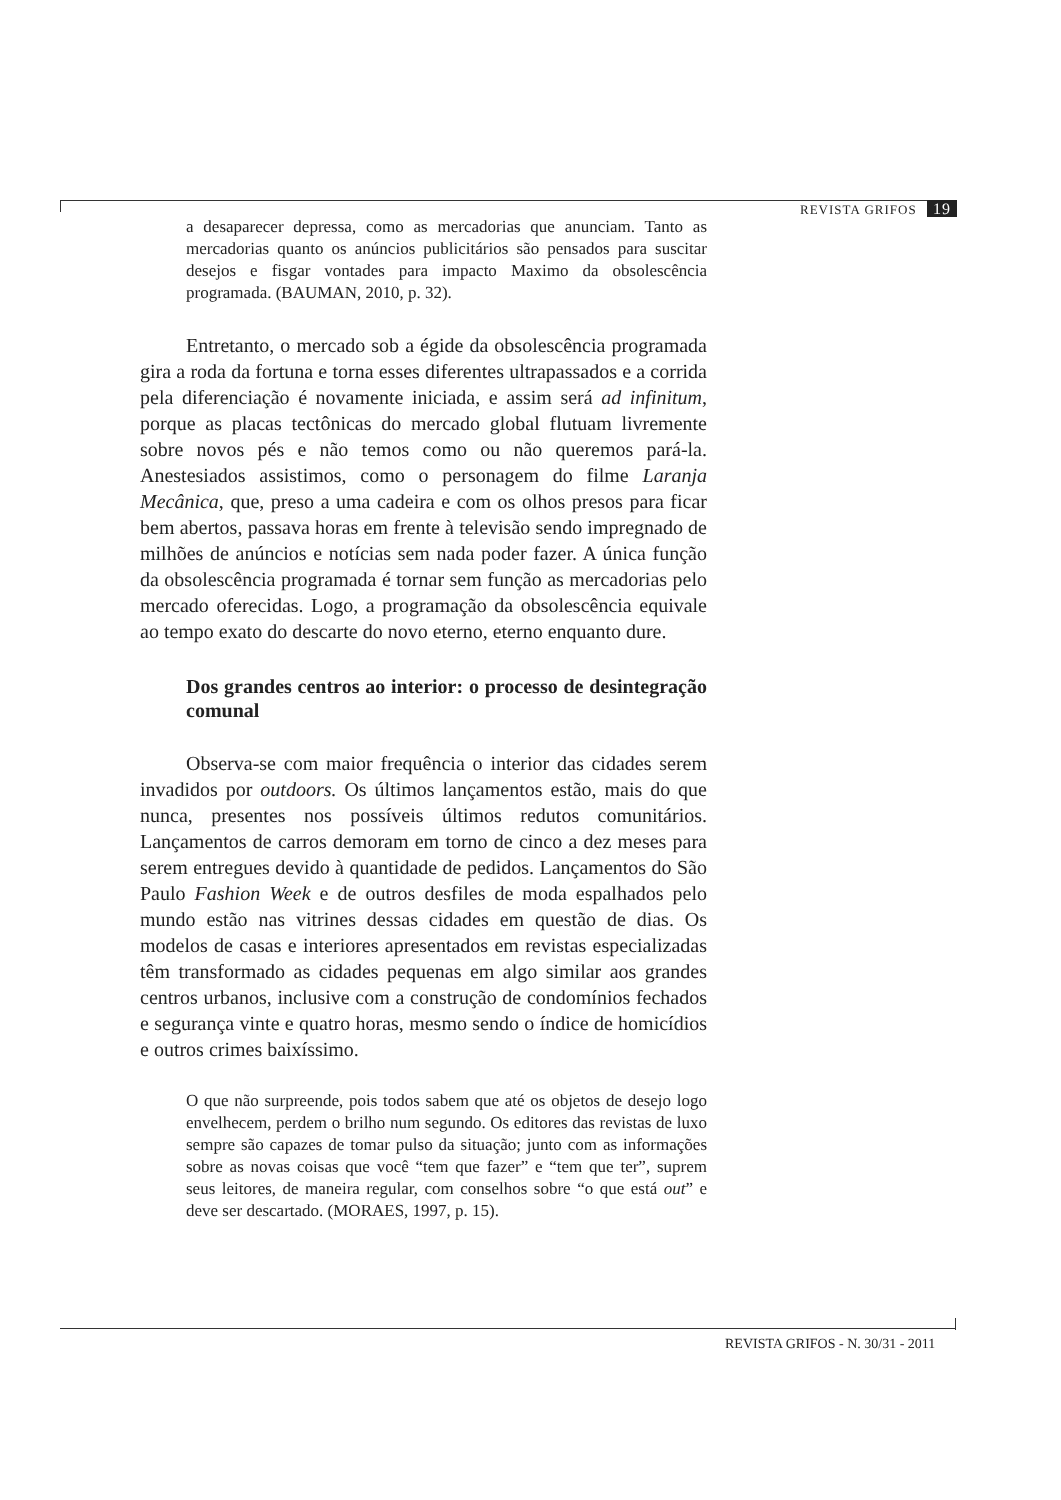REVISTA GRIFOS 19
a desaparecer depressa, como as mercadorias que anunciam. Tanto as mercadorias quanto os anúncios publicitários são pensados para suscitar desejos e fisgar vontades para impacto Maximo da obsolescência programada. (BAUMAN, 2010, p. 32).
Entretanto, o mercado sob a égide da obsolescência programada gira a roda da fortuna e torna esses diferentes ultrapassados e a corrida pela diferenciação é novamente iniciada, e assim será ad infinitum, porque as placas tectônicas do mercado global flutuam livremente sobre novos pés e não temos como ou não queremos pará-la. Anestesiados assistimos, como o personagem do filme Laranja Mecânica, que, preso a uma cadeira e com os olhos presos para ficar bem abertos, passava horas em frente à televisão sendo impregnado de milhões de anúncios e notícias sem nada poder fazer. A única função da obsolescência programada é tornar sem função as mercadorias pelo mercado oferecidas. Logo, a programação da obsolescência equivale ao tempo exato do descarte do novo eterno, eterno enquanto dure.
Dos grandes centros ao interior: o processo de desintegração comunal
Observa-se com maior frequência o interior das cidades serem invadidos por outdoors. Os últimos lançamentos estão, mais do que nunca, presentes nos possíveis últimos redutos comunitários. Lançamentos de carros demoram em torno de cinco a dez meses para serem entregues devido à quantidade de pedidos. Lançamentos do São Paulo Fashion Week e de outros desfiles de moda espalhados pelo mundo estão nas vitrines dessas cidades em questão de dias. Os modelos de casas e interiores apresentados em revistas especializadas têm transformado as cidades pequenas em algo similar aos grandes centros urbanos, inclusive com a construção de condomínios fechados e segurança vinte e quatro horas, mesmo sendo o índice de homicídios e outros crimes baixíssimo.
O que não surpreende, pois todos sabem que até os objetos de desejo logo envelhecem, perdem o brilho num segundo. Os editores das revistas de luxo sempre são capazes de tomar pulso da situação; junto com as informações sobre as novas coisas que você “tem que fazer” e “tem que ter”, suprem seus leitores, de maneira regular, com conselhos sobre “o que está out” e deve ser descartado. (MORAES, 1997, p. 15).
REVISTA GRIFOS - N. 30/31 - 2011